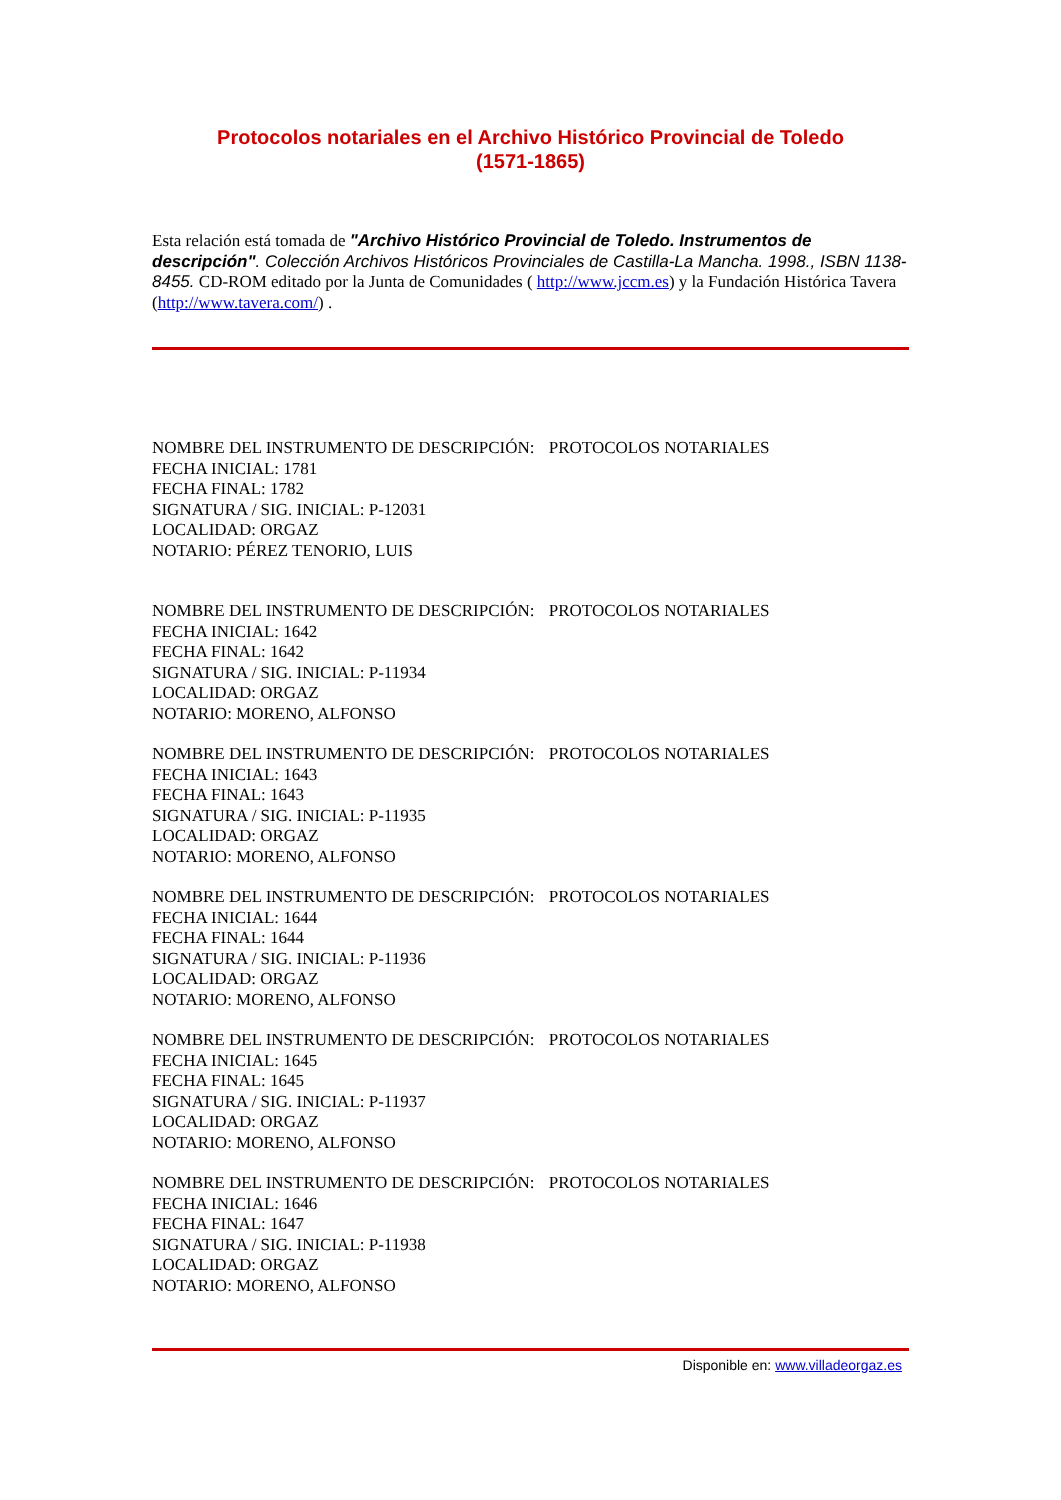Protocolos notariales en el Archivo Histórico Provincial de Toledo
(1571-1865)
Esta relación está tomada de "Archivo Histórico Provincial de Toledo. Instrumentos de descripción". Colección Archivos Históricos Provinciales de Castilla-La Mancha. 1998., ISBN 1138- 8455. CD-ROM editado por la Junta de Comunidades ( http://www.jccm.es) y la Fundación Histórica Tavera (http://www.tavera.com/) .
NOMBRE DEL INSTRUMENTO DE DESCRIPCIÓN: PROTOCOLOS NOTARIALES
FECHA INICIAL: 1781
FECHA FINAL: 1782
SIGNATURA / SIG. INICIAL: P-12031
LOCALIDAD: ORGAZ
NOTARIO: PÉREZ TENORIO, LUIS
NOMBRE DEL INSTRUMENTO DE DESCRIPCIÓN: PROTOCOLOS NOTARIALES
FECHA INICIAL: 1642
FECHA FINAL: 1642
SIGNATURA / SIG. INICIAL: P-11934
LOCALIDAD: ORGAZ
NOTARIO: MORENO, ALFONSO
NOMBRE DEL INSTRUMENTO DE DESCRIPCIÓN: PROTOCOLOS NOTARIALES
FECHA INICIAL: 1643
FECHA FINAL: 1643
SIGNATURA / SIG. INICIAL: P-11935
LOCALIDAD: ORGAZ
NOTARIO: MORENO, ALFONSO
NOMBRE DEL INSTRUMENTO DE DESCRIPCIÓN: PROTOCOLOS NOTARIALES
FECHA INICIAL: 1644
FECHA FINAL: 1644
SIGNATURA / SIG. INICIAL: P-11936
LOCALIDAD: ORGAZ
NOTARIO: MORENO, ALFONSO
NOMBRE DEL INSTRUMENTO DE DESCRIPCIÓN: PROTOCOLOS NOTARIALES
FECHA INICIAL: 1645
FECHA FINAL: 1645
SIGNATURA / SIG. INICIAL: P-11937
LOCALIDAD: ORGAZ
NOTARIO: MORENO, ALFONSO
NOMBRE DEL INSTRUMENTO DE DESCRIPCIÓN: PROTOCOLOS NOTARIALES
FECHA INICIAL: 1646
FECHA FINAL: 1647
SIGNATURA / SIG. INICIAL: P-11938
LOCALIDAD: ORGAZ
NOTARIO: MORENO, ALFONSO
Disponible en: www.villadeorgaz.es